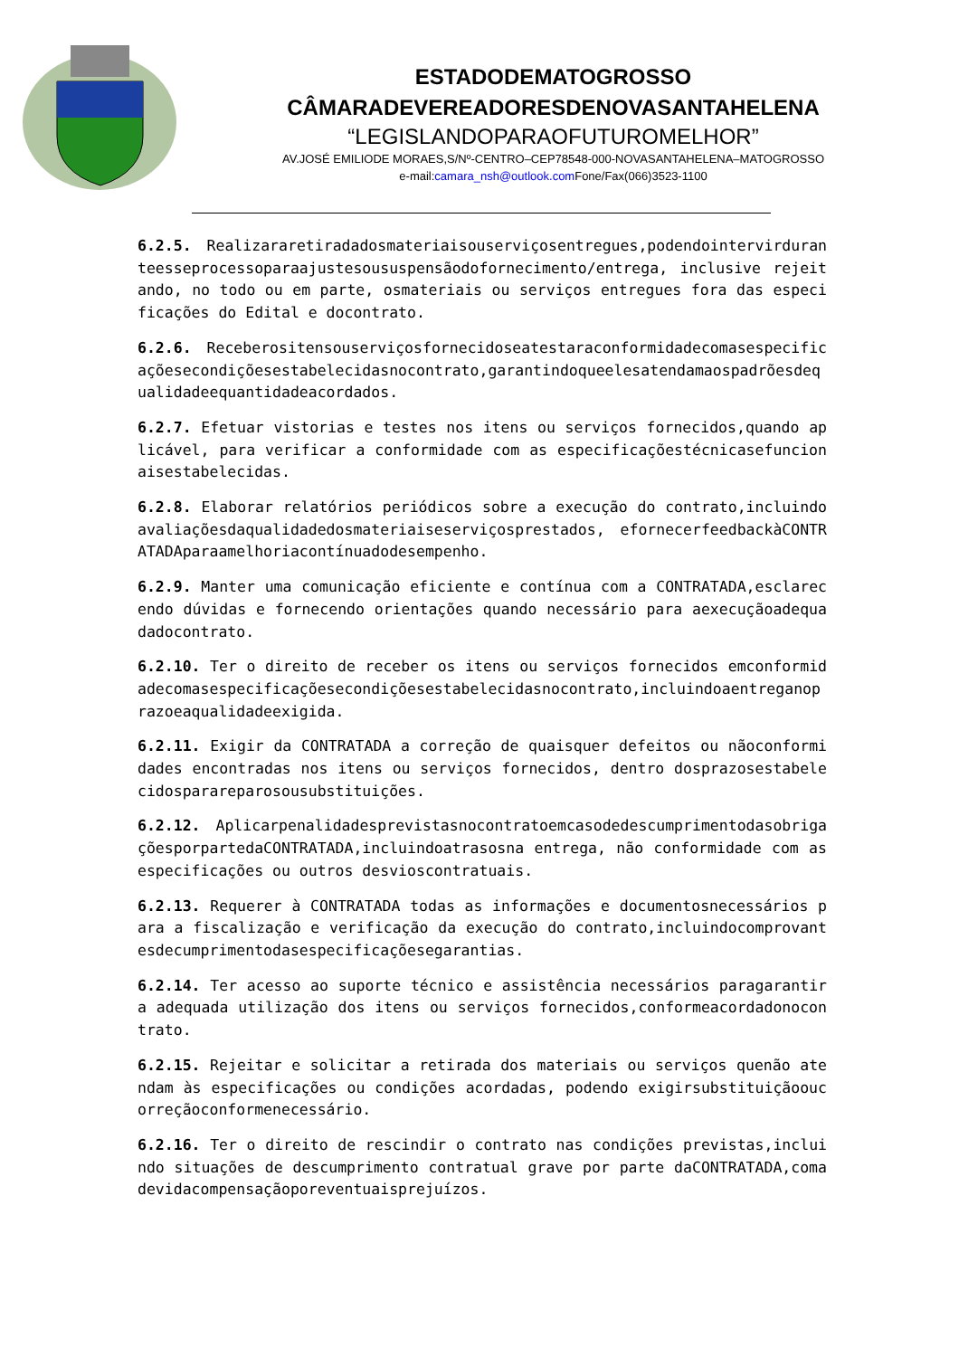ESTADODEMATOGROSSO
CÂMARADEVEREADORESDENOVASANTAHELENA
“LEGISLANDOPARAOFUTUROMELHOR”
AV.JOSÉ EMILIODE MORAES,S/Nº-CENTRO–CEP78548-000-NOVASANTAHELENA–MATOGROSSO
e-mail:camara_nsh@outlook.com Fone/Fax(066)3523-1100
6.2.5. Realizararetiradadosmateriaisouserviçosentregues,podendointervirduranteesseprocessoparaajustesoususpensãodofornecimento/entrega, inclusive rejeitando, no todo ou em parte, osmateriais ou serviços entregues fora das especificações do Edital e docontrato.
6.2.6. Receberositensouserviçosfornecidoseatestaraconformidadecomasespecificaçõesecondiçõesestabelecidasnocontrato,garantindoqueelesatendamaospadrõesdequalidadeequantidadeacordados.
6.2.7. Efetuar vistorias e testes nos itens ou serviços fornecidos,quando aplicável, para verificar a conformidade com as especificaçõestécnicasefuncionaisestabelecidas.
6.2.8. Elaborar relatórios periódicos sobre a execução do contrato,incluindoavaliaçõesdaqualidadedosmateriaiseserviçosprestados, efornecerfeedbackàCONTRATADAparaamelhoriacontínuadodesempenho.
6.2.9. Manter uma comunicação eficiente e contínua com a CONTRATADA,esclarecendo dúvidas e fornecendo orientações quando necessário para aexecuçãoadequadadocontrato.
6.2.10. Ter o direito de receber os itens ou serviços fornecidos emconformidadecomasespecificaçõesecondiçõesestabelecidasnocontrato,incluindoaentreganoprazoeaqualidadeexigida.
6.2.11. Exigir da CONTRATADA a correção de quaisquer defeitos ou nãoconformidades encontradas nos itens ou serviços fornecidos, dentro dosprazosestabelecidosparareparosousubstituições.
6.2.12. AplicarpenalidadesprevistasnocontratoemcasodedescumprimentodasobrigaçõesporpartedaCONTRATADA,incluindoatrasosna entrega, não conformidade com as especificações ou outros desvioscontratuais.
6.2.13. Requerer à CONTRATADA todas as informações e documentosnecessários para a fiscalização e verificação da execução do contrato,incluindocomprovantesdecumprimentodasespecificaçõesegarantias.
6.2.14. Ter acesso ao suporte técnico e assistência necessários paragarantir a adequada utilização dos itens ou serviços fornecidos,conformeacordadonocontrato.
6.2.15. Rejeitar e solicitar a retirada dos materiais ou serviços quenão atendam às especificações ou condições acordadas, podendo exigirsubstituiçãooucorreçãoconformenecessário.
6.2.16. Ter o direito de rescindir o contrato nas condições previstas,incluindo situações de descumprimento contratual grave por parte daCONTRATADA,comadevidacompensaçãoporeventuaisprejuízos.